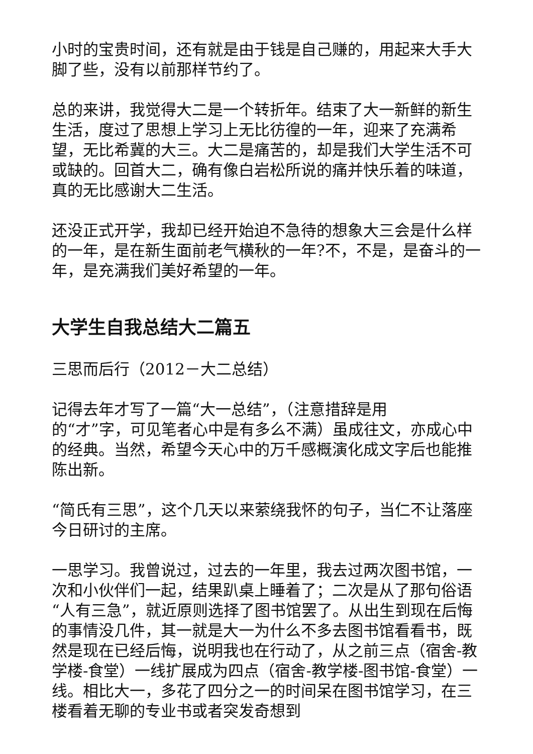小时的宝贵时间，还有就是由于钱是自己赚的，用起来大手大脚了些，没有以前那样节约了。
总的来讲，我觉得大二是一个转折年。结束了大一新鲜的新生生活，度过了思想上学习上无比彷徨的一年，迎来了充满希望，无比希冀的大三。大二是痛苦的，却是我们大学生活不可或缺的。回首大二，确有像白岩松所说的痛并快乐着的味道，真的无比感谢大二生活。
还没正式开学，我却已经开始迫不急待的想象大三会是什么样的一年，是在新生面前老气横秋的一年?不，不是，是奋斗的一年，是充满我们美好希望的一年。
大学生自我总结大二篇五
三思而后行（2012－大二总结）
记得去年才写了一篇“大一总结”，（注意措辞是用
的“才”字，可见笔者心中是有多么不满）虽成往文，亦成心中的经典。当然，希望今天心中的万千感概演化成文字后也能推陈出新。
“简氏有三思”，这个几天以来萦绕我怀的句子，当仁不让落座今日研讨的主席。
一思学习。我曾说过，过去的一年里，我去过两次图书馆，一次和小伙伴们一起，结果趴桌上睡着了；二次是从了那句俗语“人有三急”，就近原则选择了图书馆罢了。从出生到现在后悔的事情没几件，其一就是大一为什么不多去图书馆看看书，既然是现在已经后悔，说明我也在行动了，从之前三点（宿舍-教学楼-食堂）一线扩展成为四点（宿舍-教学楼-图书馆-食堂）一线。相比大一，多花了四分之一的时间呆在图书馆学习，在三楼看着无聊的专业书或者突发奇想到